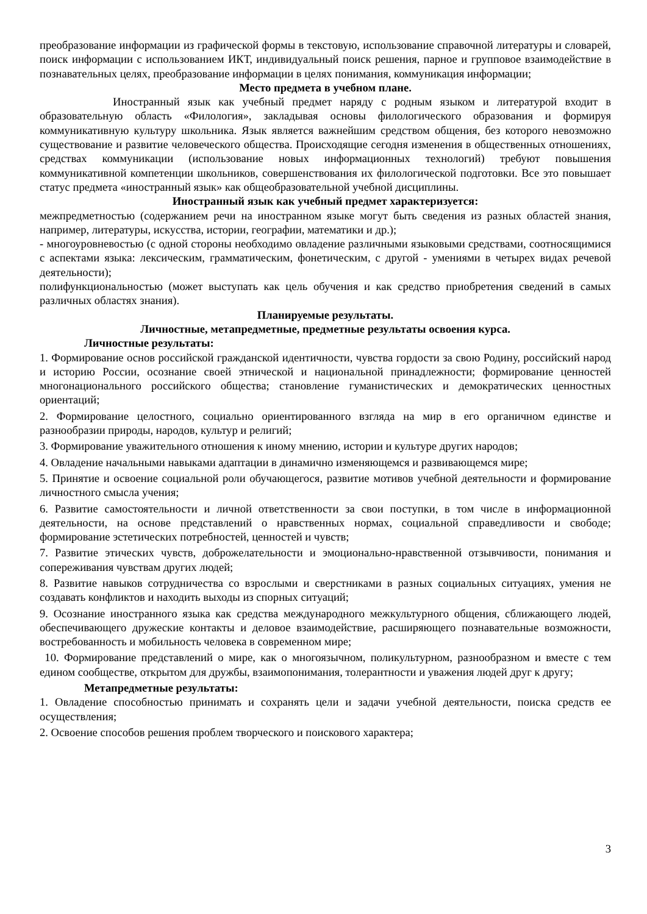преобразование информации из графической формы в текстовую, использование справочной литературы и словарей, поиск информации с использованием ИКТ, индивидуальный поиск решения, парное и групповое взаимодействие в познавательных целях, преобразование информации в целях понимания, коммуникация информации;
Место предмета в учебном плане.
Иностранный язык как учебный предмет наряду с родным языком и литературой входит в образовательную область «Филология», закладывая основы филологического образования и формируя коммуникативную культуру школьника. Язык является важнейшим средством общения, без которого невозможно существование и развитие человеческого общества. Происходящие сегодня изменения в общественных отношениях, средствах коммуникации (использование новых информационных технологий) требуют повышения коммуникативной компетенции школьников, совершенствования их филологической подготовки. Все это повышает статус предмета «иностранный язык» как общеобразовательной учебной дисциплины.
Иностранный язык как учебный предмет характеризуется:
межпредметностью (содержанием речи на иностранном языке могут быть сведения из разных областей знания, например, литературы, искусства, истории, географии, математики и др.);
- многоуровневостью (с одной стороны необходимо овладение различными языковыми средствами, соотносящимися с аспектами языка: лексическим, грамматическим, фонетическим, с другой - умениями в четырех видах речевой деятельности);
полифункциональностью (может выступать как цель обучения и как средство приобретения сведений в самых различных областях знания).
Планируемые результаты.
Личностные, метапредметные, предметные результаты освоения курса.
Личностные результаты:
1. Формирование основ российской гражданской идентичности, чувства гордости за свою Родину, российский народ и историю России, осознание своей этнической и национальной принадлежности; формирование ценностей многонационального российского общества; становление гуманистических и демократических ценностных ориентаций;
2. Формирование целостного, социально ориентированного взгляда на мир в его органичном единстве и разнообразии природы, народов, культур и религий;
3. Формирование уважительного отношения к иному мнению, истории и культуре других народов;
4. Овладение начальными навыками адаптации в динамично изменяющемся и развивающемся мире;
5. Принятие и освоение социальной роли обучающегося, развитие мотивов учебной деятельности и формирование личностного смысла учения;
6. Развитие самостоятельности и личной ответственности за свои поступки, в том числе в информационной деятельности, на основе представлений о нравственных нормах, социальной справедливости и свободе; формирование эстетических потребностей, ценностей и чувств;
7. Развитие этических чувств, доброжелательности и эмоционально-нравственной отзывчивости, понимания и сопереживания чувствам других людей;
8. Развитие навыков сотрудничества со взрослыми и сверстниками в разных социальных ситуациях, умения не создавать конфликтов и находить выходы из спорных ситуаций;
9. Осознание иностранного языка как средства международного межкультурного общения, сближающего людей, обеспечивающего дружеские контакты и деловое взаимодействие, расширяющего познавательные возможности, востребованность и мобильность человека в современном мире;
10. Формирование представлений о мире, как о многоязычном, поликультурном, разнообразном и вместе с тем едином сообществе, открытом для дружбы, взаимопонимания, толерантности и уважения людей друг к другу;
Метапредметные результаты:
1. Овладение способностью принимать и сохранять цели и задачи учебной деятельности, поиска средств ее осуществления;
2. Освоение способов решения проблем творческого и поискового характера;
3